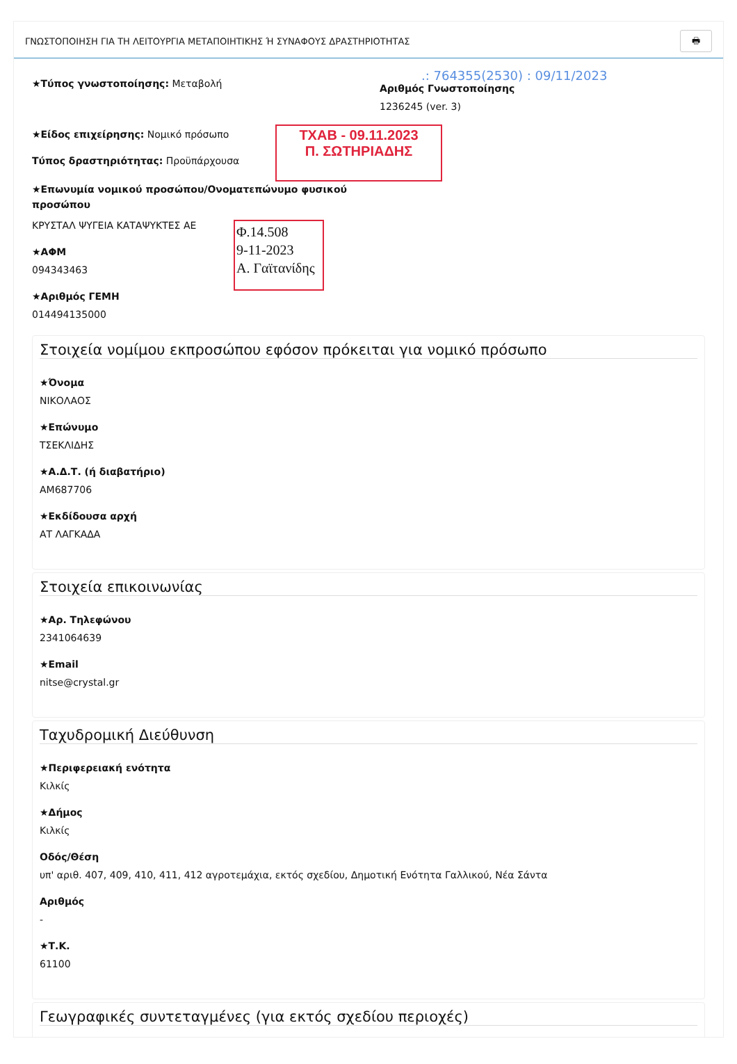ΓΝΩΣΤΟΠΟΙΗΣΗ ΓΙΑ ΤΗ ΛΕΙΤΟΥΡΓΙΑ ΜΕΤΑΠΟΙΗΤΙΚΗΣ Ή ΣΥΝΑΦΟΥΣ ΔΡΑΣΤΗΡΙΟΤΗΤΑΣ 🖶
★Τύπος γνωστοποίησης: Μεταβολή
.: 764355(2530) : 09/11/2023
Αριθμός Γνωστοποίησης
1236245 (ver. 3)
★Είδος επιχείρησης: Νομικό πρόσωπο
Τύπος δραστηριότητας: Προϋπάρχουσα
ΤΧΑΒ - 09.11.2023
Π. ΣΩΤΗΡΙΑΔΗΣ
★Επωνυμία νομικού προσώπου/Ονοματεπώνυμο φυσικού προσώπου
ΚΡΥΣΤΑΛ ΨΥΓΕΙΑ ΚΑΤΑΨΥΚΤΕΣ ΑΕ
★ΑΦΜ
094343463
Φ.14.508
9-11-2023
Α. Γαϊτανίδης
★Αριθμός ΓΕΜΗ
014494135000
Στοιχεία νομίμου εκπροσώπου εφόσον πρόκειται για νομικό πρόσωπο
★Όνομα
ΝΙΚΟΛΑΟΣ
★Επώνυμο
ΤΣΕΚΛΙΔΗΣ
★Α.Δ.Τ. (ή διαβατήριο)
ΑΜ687706
★Εκδίδουσα αρχή
ΑΤ ΛΑΓΚΑΔΑ
Στοιχεία επικοινωνίας
★Αρ. Τηλεφώνου
2341064639
★Email
nitse@crystal.gr
Ταχυδρομική Διεύθυνση
★Περιφερειακή ενότητα
Κιλκίς
★Δήμος
Κιλκίς
Οδός/Θέση
υπ' αριθ. 407, 409, 410, 411, 412 αγροτεμάχια, εκτός σχεδίου, Δημοτική Ενότητα Γαλλικού, Νέα Σάντα
Αριθμός
-
★Τ.Κ.
61100
Γεωγραφικές συντεταγμένες (για εκτός σχεδίου περιοχές)